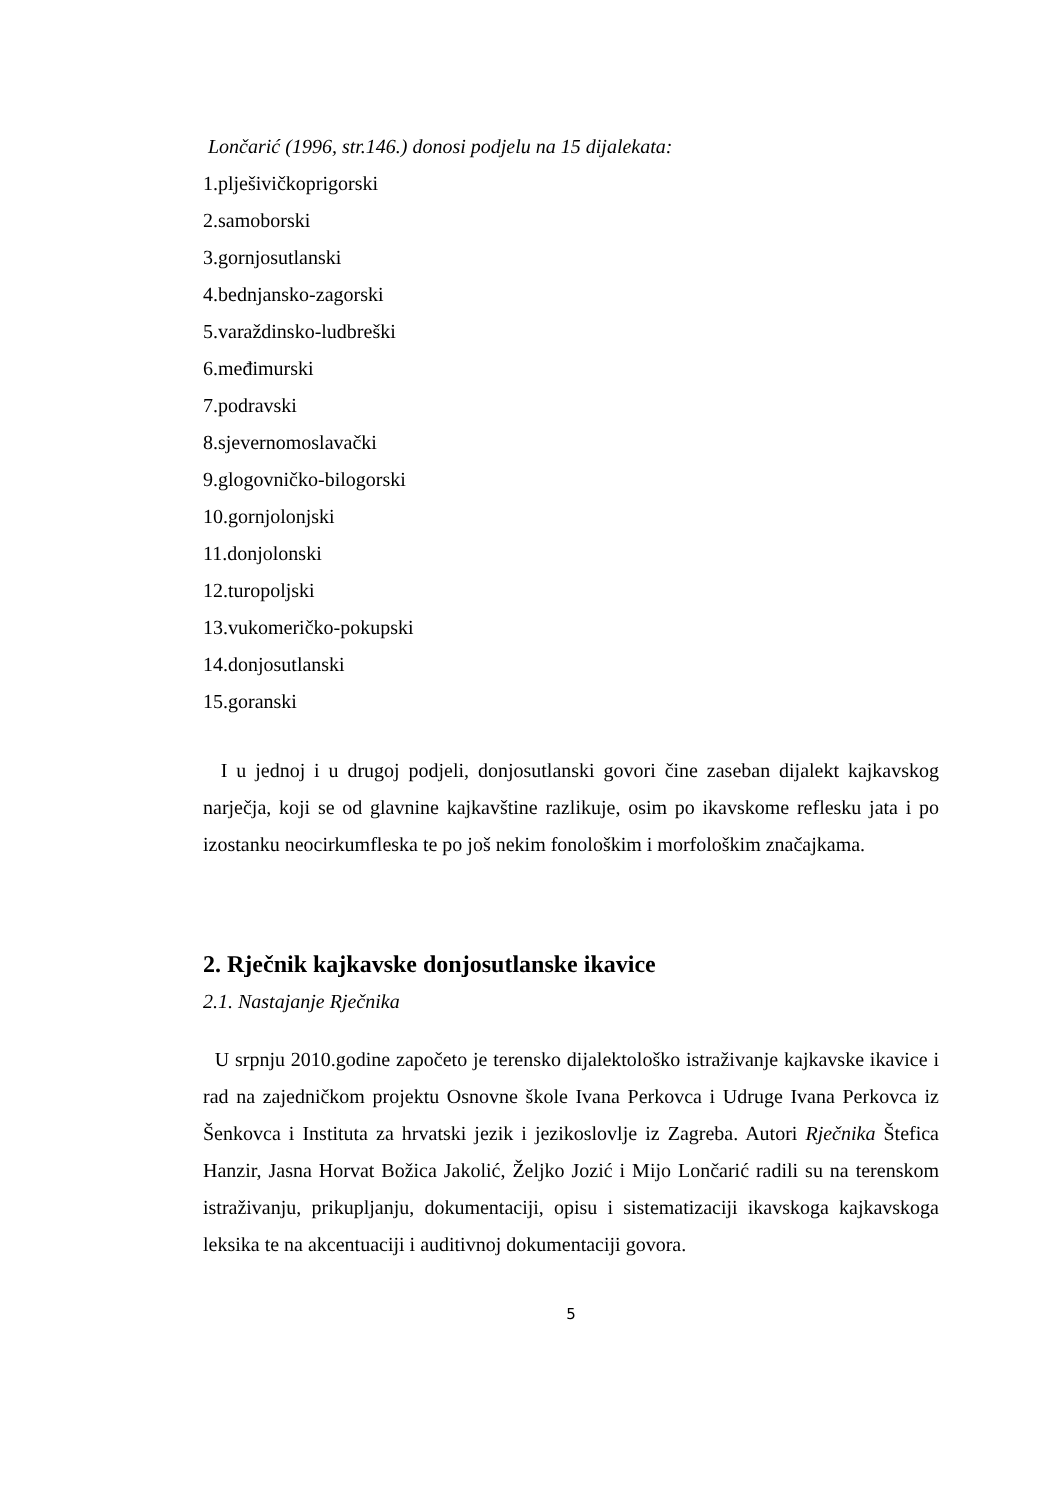Lončarić (1996, str.146.) donosi podjelu na 15 dijalekata:
1.plješivičkoprigorski
2.samoborski
3.gornjosutlanski
4.bednjansko-zagorski
5.varaždinsko-ludbreški
6.međimurski
7.podravski
8.sjevernomoslavački
9.glogovničko-bilogorski
10.gornjolonjski
11.donjolonski
12.turopoljski
13.vukomeričko-pokupski
14.donjosutlanski
15.goranski
I u jednoj i u drugoj podjeli, donjosutlanski govori čine zaseban dijalekt kajkavskog narječja, koji se od glavnine kajkavštine razlikuje, osim po ikavskome reflesku jata i po izostanku neocirkumfleska te po još nekim fonološkim i morfološkim značajkama.
2. Rječnik kajkavske donjosutlanske ikavice
2.1. Nastajanje Rječnika
U srpnju 2010.godine započeto je terensko dijalektološko istraživanje kajkavske ikavice i rad na zajedničkom projektu Osnovne škole Ivana Perkovca i Udruge Ivana Perkovca iz Šenkovca i Instituta za hrvatski jezik i jezikoslovlje iz Zagreba. Autori Rječnika Štefica Hanzir, Jasna Horvat Božica Jakolić, Željko Jozić i Mijo Lončarić radili su na terenskom istraživanju, prikupljanju, dokumentaciji, opisu i sistematizaciji ikavskoga kajkavskoga leksika te na akcentuaciji i auditivnoj dokumentaciji govora.
5